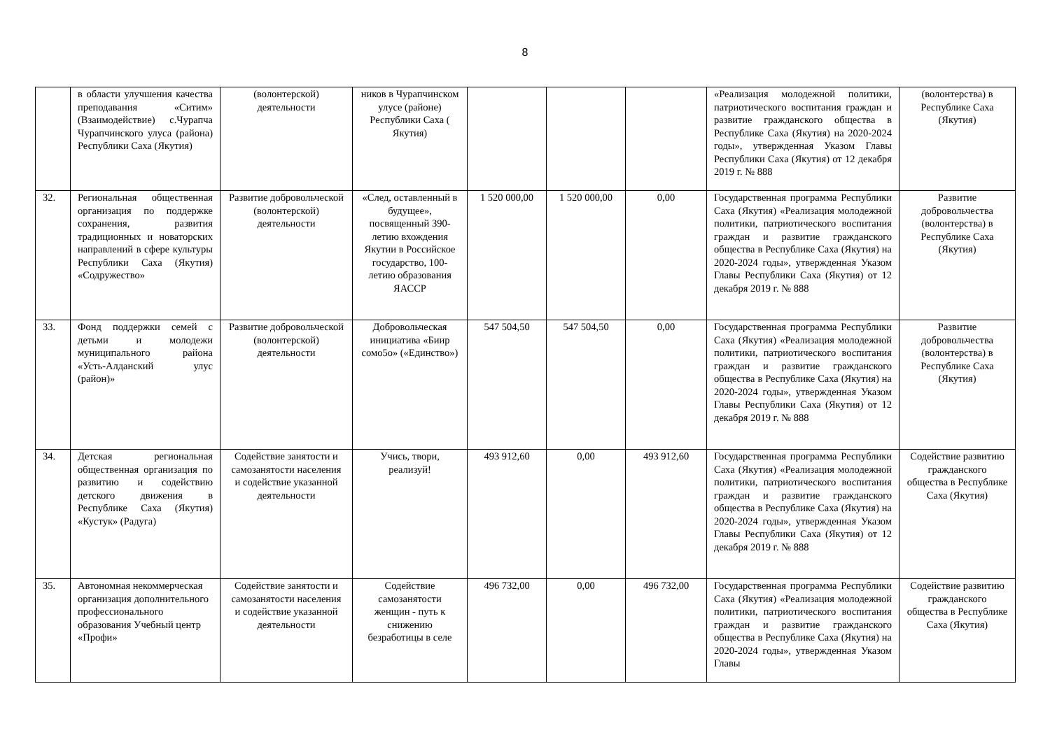8
| | в области улучшения качества преподавания «Ситим» (Взаимодействие) с.Чурапча Чурапчинского улуса (района) Республики Саха (Якутия) | (волонтерской) деятельности | ников в Чурапчинском улусе (районе) Республики Саха ( Якутия) | | | | «Реализация молодежной политики, патриотического воспитания граждан и развитие гражданского общества в Республике Саха (Якутия) на 2020-2024 годы», утвержденная Указом Главы Республики Саха (Якутия) от 12 декабря 2019 г. № 888 | (волонтерства) в Республике Саха (Якутия) |
| 32. | Региональная общественная организация по поддержке сохранения, развития традиционных и новаторских направлений в сфере культуры Республики Саха (Якутия) «Содружество» | Развитие добровольческой (волонтерской) деятельности | «След, оставленный в будущее», посвященный 390-летию вхождения Якутии в Российское государство, 100-летию образования ЯАССР | 1 520 000,00 | 1 520 000,00 | 0,00 | Государственная программа Республики Саха (Якутия) «Реализация молодежной политики, патриотического воспитания граждан и развитие гражданского общества в Республике Саха (Якутия) на 2020-2024 годы», утвержденная Указом Главы Республики Саха (Якутия) от 12 декабря 2019 г. № 888 | Развитие добровольчества (волонтерства) в Республике Саха (Якутия) |
| 33. | Фонд поддержки семей с детьми и молодежи муниципального района «Усть-Алданский улус (район)» | Развитие добровольческой (волонтерской) деятельности | Добровольческая инициатива «Биир сомо5о» («Единство») | 547 504,50 | 547 504,50 | 0,00 | Государственная программа Республики Саха (Якутия) «Реализация молодежной политики, патриотического воспитания граждан и развитие гражданского общества в Республике Саха (Якутия) на 2020-2024 годы», утвержденная Указом Главы Республики Саха (Якутия) от 12 декабря 2019 г. № 888 | Развитие добровольчества (волонтерства) в Республике Саха (Якутия) |
| 34. | Детская региональная общественная организация по развитию и содействию детского движения в Республике Саха (Якутия) «Кустук» (Радуга) | Содействие занятости и самозанятости населения и содействие указанной деятельности | Учись, твори, реализуй! | 493 912,60 | 0,00 | 493 912,60 | Государственная программа Республики Саха (Якутия) «Реализация молодежной политики, патриотического воспитания граждан и развитие гражданского общества в Республике Саха (Якутия) на 2020-2024 годы», утвержденная Указом Главы Республики Саха (Якутия) от 12 декабря 2019 г. № 888 | Содействие развитию гражданского общества в Республике Саха (Якутия) |
| 35. | Автономная некоммерческая организация дополнительного профессионального образования Учебный центр «Профи» | Содействие занятости и самозанятости населения и содействие указанной деятельности | Содействие самозанятости женщин - путь к снижению безработицы в селе | 496 732,00 | 0,00 | 496 732,00 | Государственная программа Республики Саха (Якутия) «Реализация молодежной политики, патриотического воспитания граждан и развитие гражданского общества в Республике Саха (Якутия) на 2020-2024 годы», утвержденная Указом Главы | Содействие развитию гражданского общества в Республике Саха (Якутия) |